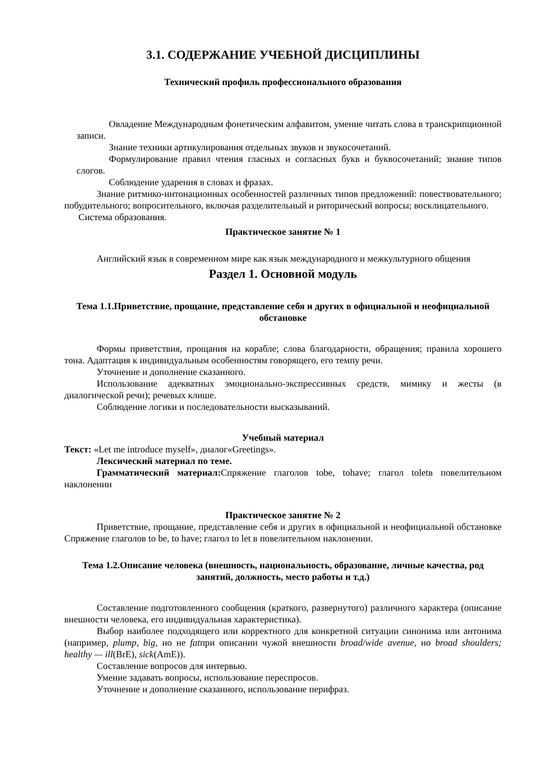3.1. СОДЕРЖАНИЕ УЧЕБНОЙ ДИСЦИПЛИНЫ
Технический профиль профессионального образования
Овладение Международным фонетическим алфавитом, умение читать слова в транскрипционной записи.
Знание техники артикулирования отдельных звуков и звукосочетаний.
Формулирование правил чтения гласных и согласных букв и буквосочетаний; знание типов слогов.
Соблюдение ударения в словах и фразах.
Знание ритмико-интонационных особенностей различных типов предложений: повествовательного; побудительного; вопросительного, включая разделительный и риторический вопросы; восклицательного.
Система образования.
Практическое занятие № 1
Английский язык в современном мире как язык международного и межкультурного общения
Раздел 1. Основной модуль
Тема 1.1.Приветствие, прощание, представление себя и других в официальной и неофициальной обстановке
Формы приветствия, прощания на корабле; слова благодарности, обращения; правила хорошего тона. Адаптация к индивидуальным особенностям говорящего, его темпу речи.
Уточнение и дополнение сказанного.
Использование адекватных эмоционально-экспрессивных средств, мимику и жесты (в диалогической речи); речевых клише.
Соблюдение логики и последовательности высказываний.
Учебный материал
Текст: «Let me introduce myself», диалог«Greetings».
Лексический материал по теме.
Грамматический материал: Спряжение глаголов tobe, tohave; глагол toletв повелительном наклонении
Практическое занятие № 2
Приветствие, прощание, представление себя и других в официальной и неофициальной обстановке Спряжение глаголов to be, to have; глагол to let в повелительном наклонении.
Тема 1.2.Описание человека (внешность, национальность, образование, личные качества, род занятий, должность, место работы и т.д.)
Составление подготовленного сообщения (краткого, развернутого) различного характера (описание внешности человека, его индивидуальная характеристика).
Выбор наиболее подходящего или корректного для конкретной ситуации синонима или антонима (например, plump, big, но не fatпри описании чужой внешности broad/wide avenue, но broad shoulders; healthy — ill(BrE), sick(AmE)).
Составление вопросов для интервью.
Умение задавать вопросы, использование переспросов.
Уточнение и дополнение сказанного, использование перифраз.